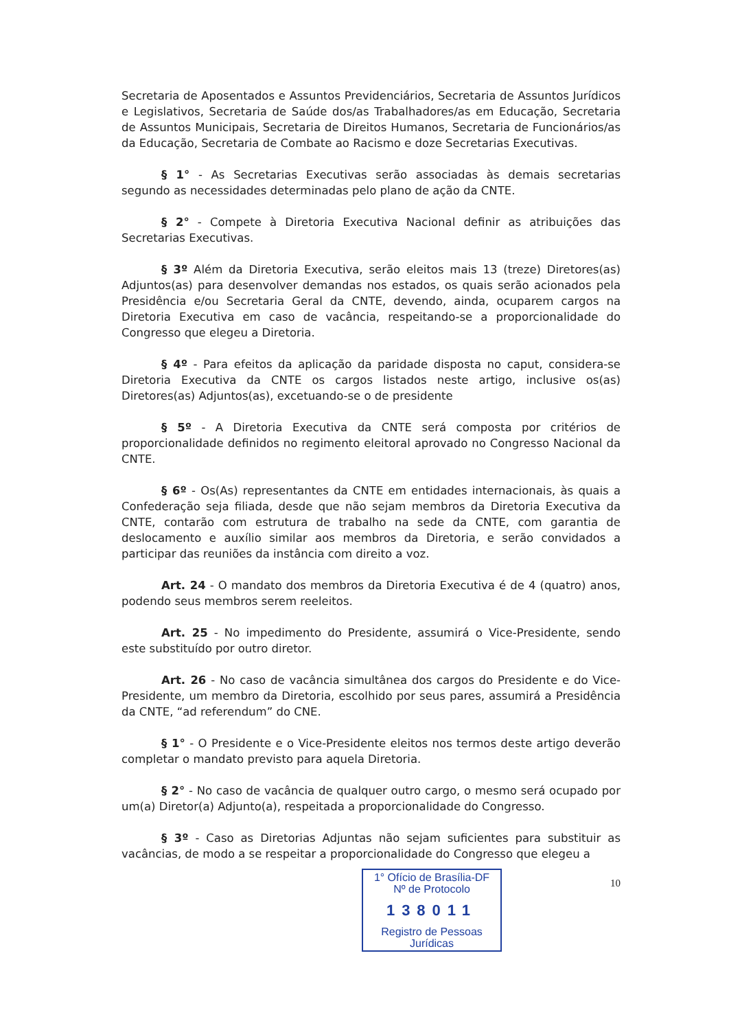Secretaria de Aposentados e Assuntos Previdenciários, Secretaria de Assuntos Jurídicos e Legislativos, Secretaria de Saúde dos/as Trabalhadores/as em Educação, Secretaria de Assuntos Municipais, Secretaria de Direitos Humanos, Secretaria de Funcionários/as da Educação, Secretaria de Combate ao Racismo e doze Secretarias Executivas.
§ 1° - As Secretarias Executivas serão associadas às demais secretarias segundo as necessidades determinadas pelo plano de ação da CNTE.
§ 2° - Compete à Diretoria Executiva Nacional definir as atribuições das Secretarias Executivas.
§ 3º Além da Diretoria Executiva, serão eleitos mais 13 (treze) Diretores(as) Adjuntos(as) para desenvolver demandas nos estados, os quais serão acionados pela Presidência e/ou Secretaria Geral da CNTE, devendo, ainda, ocuparem cargos na Diretoria Executiva em caso de vacância, respeitando-se a proporcionalidade do Congresso que elegeu a Diretoria.
§ 4º - Para efeitos da aplicação da paridade disposta no caput, considera-se Diretoria Executiva da CNTE os cargos listados neste artigo, inclusive os(as) Diretores(as) Adjuntos(as), excetuando-se o de presidente
§ 5º - A Diretoria Executiva da CNTE será composta por critérios de proporcionalidade definidos no regimento eleitoral aprovado no Congresso Nacional da CNTE.
§ 6º - Os(As) representantes da CNTE em entidades internacionais, às quais a Confederação seja filiada, desde que não sejam membros da Diretoria Executiva da CNTE, contarão com estrutura de trabalho na sede da CNTE, com garantia de deslocamento e auxílio similar aos membros da Diretoria, e serão convidados a participar das reuniões da instância com direito a voz.
Art. 24 - O mandato dos membros da Diretoria Executiva é de 4 (quatro) anos, podendo seus membros serem reeleitos.
Art. 25 - No impedimento do Presidente, assumirá o Vice-Presidente, sendo este substituído por outro diretor.
Art. 26 - No caso de vacância simultânea dos cargos do Presidente e do Vice-Presidente, um membro da Diretoria, escolhido por seus pares, assumirá a Presidência da CNTE, “ad referendum” do CNE.
§ 1° - O Presidente e o Vice-Presidente eleitos nos termos deste artigo deverão completar o mandato previsto para aquela Diretoria.
§ 2° - No caso de vacância de qualquer outro cargo, o mesmo será ocupado por um(a) Diretor(a) Adjunto(a), respeitada a proporcionalidade do Congresso.
§ 3º - Caso as Diretorias Adjuntas não sejam suficientes para substituir as vacâncias, de modo a se respeitar a proporcionalidade do Congresso que elegeu a
1° Ofício de Brasília-DF
Nº de Protocolo
138011
Registro de Pessoas Jurídicas
10